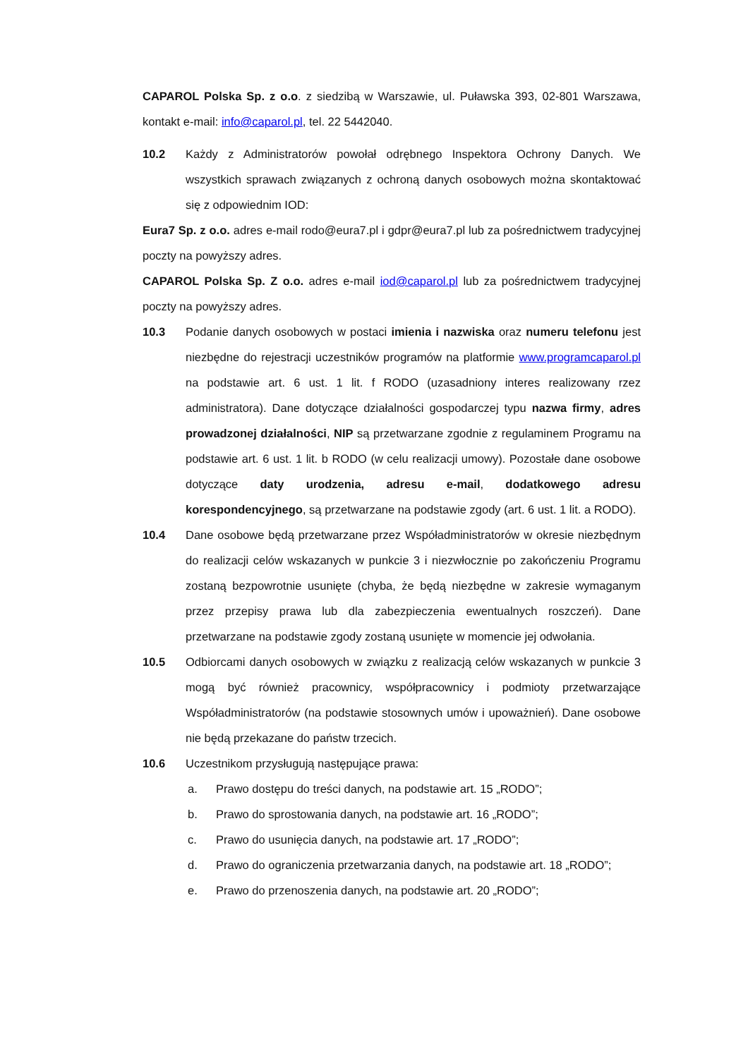CAPAROL Polska Sp. z o.o. z siedzibą w Warszawie, ul. Puławska 393, 02-801 Warszawa, kontakt e-mail: info@caparol.pl, tel. 22 5442040.
10.2 Każdy z Administratorów powołał odrębnego Inspektora Ochrony Danych. We wszystkich sprawach związanych z ochroną danych osobowych można skontaktować się z odpowiednim IOD:
Eura7 Sp. z o.o. adres e-mail rodo@eura7.pl i gdpr@eura7.pl lub za pośrednictwem tradycyjnej poczty na powyższy adres.
CAPAROL Polska Sp. Z o.o. adres e-mail iod@caparol.pl lub za pośrednictwem tradycyjnej poczty na powyższy adres.
10.3 Podanie danych osobowych w postaci imienia i nazwiska oraz numeru telefonu jest niezbędne do rejestracji uczestników programów na platformie www.programcaparol.pl na podstawie art. 6 ust. 1 lit. f RODO (uzasadniony interes realizowany rzez administratora). Dane dotyczące działalności gospodarczej typu nazwa firmy, adres prowadzonej działalności, NIP są przetwarzane zgodnie z regulaminem Programu na podstawie art. 6 ust. 1 lit. b RODO (w celu realizacji umowy). Pozostałe dane osobowe dotyczące daty urodzenia, adresu e-mail, dodatkowego adresu korespondencyjnego, są przetwarzane na podstawie zgody (art. 6 ust. 1 lit. a RODO).
10.4 Dane osobowe będą przetwarzane przez Współadministratorów w okresie niezbędnym do realizacji celów wskazanych w punkcie 3 i niezwłocznie po zakończeniu Programu zostaną bezpowrotnie usunięte (chyba, że będą niezbędne w zakresie wymaganym przez przepisy prawa lub dla zabezpieczenia ewentualnych roszczeń). Dane przetwarzane na podstawie zgody zostaną usunięte w momencie jej odwołania.
10.5 Odbiorcami danych osobowych w związku z realizacją celów wskazanych w punkcie 3 mogą być również pracownicy, współpracownicy i podmioty przetwarzające Współadministratorów (na podstawie stosownych umów i upoważnień). Dane osobowe nie będą przekazane do państw trzecich.
10.6 Uczestnikom przysługują następujące prawa:
a. Prawo dostępu do treści danych, na podstawie art. 15 „RODO”;
b. Prawo do sprostowania danych, na podstawie art. 16 „RODO”;
c. Prawo do usunięcia danych, na podstawie art. 17 „RODO”;
d. Prawo do ograniczenia przetwarzania danych, na podstawie art. 18 „RODO”;
e. Prawo do przenoszenia danych, na podstawie art. 20 „RODO”;